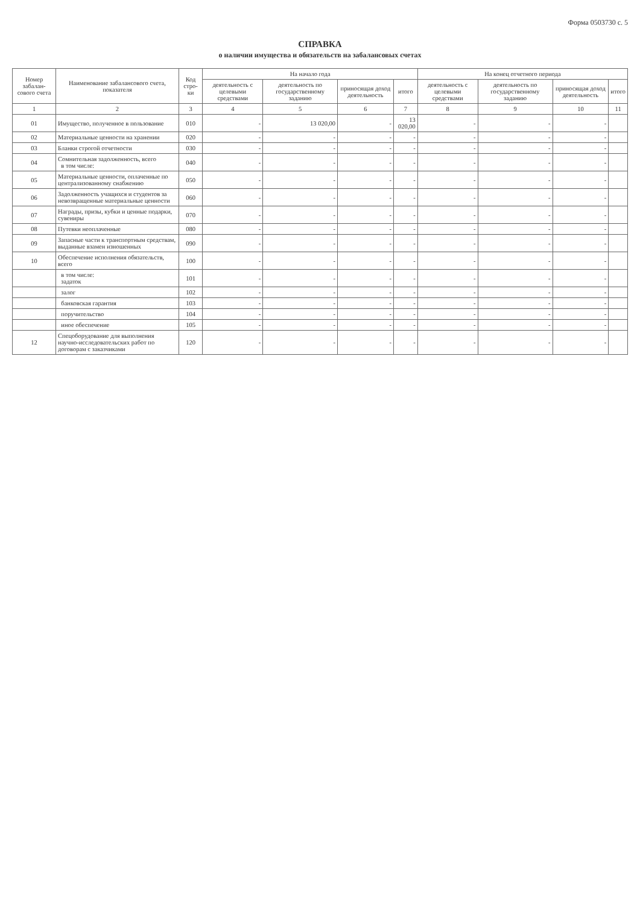Форма 0503730 с. 5
СПРАВКА
о наличии имущества и обязательств на забалансовых счетах
| Номер забалан-сового счета | Наименование забалансового счета, показателя | Код стро-ки | На начало года | | | | На конец отчетного периода | | | |
| --- | --- | --- | --- | --- | --- | --- | --- | --- | --- | --- |
| | | | деятельность с целевыми средствами | деятельность по государственному заданию | приносящая доход деятельность | итого | деятельность с целевыми средствами | деятельность по государственному заданию | приносящая доход деятельность | итого |
| 1 | 2 | 3 | 4 | 5 | 6 | 7 | 8 | 9 | 10 | 11 |
| 01 | Имущество, полученное в пользование | 010 | - | 13 020,00 | - | 13 020,00 | - | - | - | |
| 02 | Материальные ценности на хранении | 020 | - | - | - | - | - | - | - | |
| 03 | Бланки строгой отчетности | 030 | - | - | - | - | - | - | - | |
| 04 | Сомнительная задолженность, всего в том числе: | 040 | - | - | - | - | - | - | - | |
| 05 | Материальные ценности, оплаченные по централизованному снабжению | 050 | - | - | - | - | - | - | - | |
| 06 | Задолженность учащихся и студентов за невозвращенные материальные ценности | 060 | - | - | - | - | - | - | - | |
| 07 | Награды, призы, кубки и ценные подарки, сувениры | 070 | - | - | - | - | - | - | - | |
| 08 | Путевки неоплаченные | 080 | - | - | - | - | - | - | - | |
| 09 | Запасные части к транспортным средствам, выданные взамен изношенных | 090 | - | - | - | - | - | - | - | |
| 10 | Обеспечение исполнения обязательств, всего | 100 | - | - | - | - | - | - | - | |
| | в том числе: задаток | 101 | - | - | - | - | - | - | - | |
| | залог | 102 | - | - | - | - | - | - | - | |
| | банковская гарантия | 103 | - | - | - | - | - | - | - | |
| | поручительство | 104 | - | - | - | - | - | - | - | |
| | иное обеспечение | 105 | - | - | - | - | - | - | - | |
| 12 | Спецоборудование для выполнения научно-исследовательских работ по договорам с заказчиками | 120 | - | - | - | - | - | - | - | |